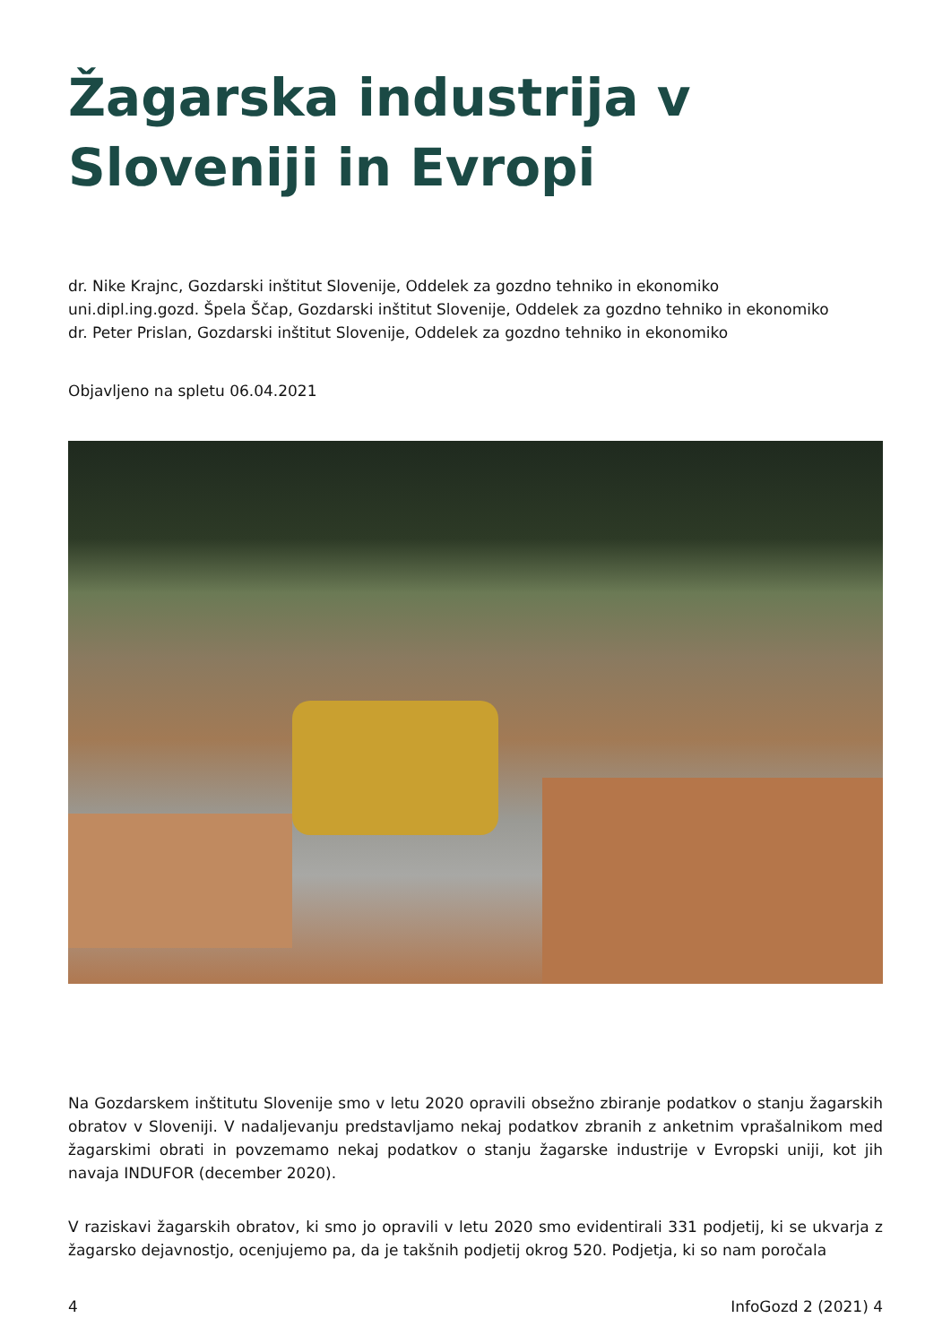Žagarska industrija v Sloveniji in Evropi
dr. Nike Krajnc, Gozdarski inštitut Slovenije, Oddelek za gozdno tehniko in ekonomiko
uni.dipl.ing.gozd. Špela Ščap, Gozdarski inštitut Slovenije, Oddelek za gozdno tehniko in ekonomiko
dr. Peter Prislan, Gozdarski inštitut Slovenije, Oddelek za gozdno tehniko in ekonomiko
Objavljeno na spletu 06.04.2021
Na Gozdarskem inštitutu Slovenije smo v letu 2020 opravili obsežno zbiranje podatkov o stanju žagarskih obratov v Sloveniji. V nadaljevanju predstavljamo nekaj podatkov zbranih z anketnim vprašalnikom med žagarskimi obrati in povzemamo nekaj podatkov o stanju žagarske industrije v Evropski uniji, kot jih navaja INDUFOR (december 2020).
V raziskavi žagarskih obratov, ki smo jo opravili v letu 2020 smo evidentirali 331 podjetij, ki se ukvarja z žagarsko dejavnostjo, ocenjujemo pa, da je takšnih podjetij okrog 520. Podjetja, ki so nam poročala
4 InfoGozd 2 (2021) 4